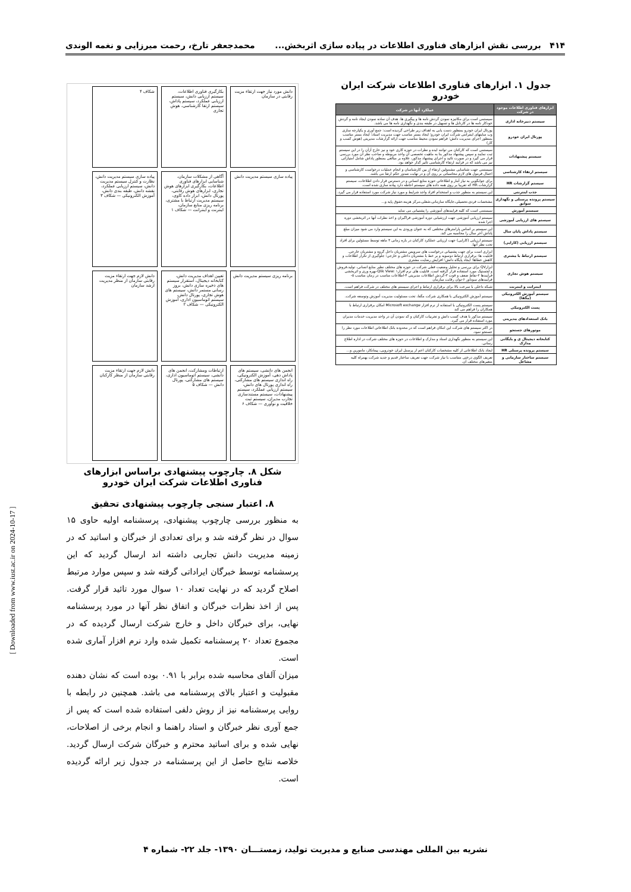۴۱۴ بررسی نقش ابزارهای فناوری اطلاعات در پیاده سازی اثربخش... محمدجعفر تارخ، رحمت میرزایی و نغمه الوندی
جدول ۱. ابزارهای فناوری اطلاعات شرکت ایران خودرو
| ابزارهای فناوری اطلاعات موجود در شرکت | عملکرد آنها در شرکت |
| --- | --- |
| سیستم دبیرخانه اداری | سیستمی است برای مکانیزه نمودن گردش نامه ها و پیگیری ها. هدف آن ساده نمودن ایجاد نامه و گردش خودکار نامه ها در کارتابل ها و تسهیل در طبقه بندی و نگهداری نامه ها می باشد. |
| پورتال ایران خودرو | پورتال ایران خودرو بمنظور دست یابی به اهداف زیر طراحی گردیده است: جمع آوری و یکپارچه سازی وب سایتهای اینترانتی شرکت ایران خودرو؛ ایجاد بستر مناسب جهت مدیریت اسناد؛ ایجاد بستر مناسب بمنظور اجرای مدیریت دانش؛ فراهم نمودن محیط مناسب جهت ارائه گزارشات مدیریتی (هوش کسب و کار) |
| سیستم پیشنهادات | سیستمی است که کارکنان می توانند ایده و نظرات در حوزه کاری خود و نیز خارج آزآن را در این سیستم ثبت نمایند و سپس پیشنهاد مذکور بنا به ماهیت تخصصی آن واحد مربوطه و صاحب نظر آن مورد بررسی قرار می گیرد و در صورت تائید و اجرای پیشنهاد مذکور، علاوه بر مبالغی بمنظور پاداش شامل امتیازاتی نیز می باشد که در فرایند ارتقاء کارشناسی تاثیر گذار خواهد بود. |
| سیستم ارتقاء کارشناسی | سیستمی جهت شناسایی مشمولین ارتقاء از بین کارشناسان و انجام عملیات درخواست کارشناسی و اعمال فرمول های لازم محاسباتی بر روی آن و در نهایت صدور حکم ارتقا می باشد. |
| سیستم گزارشات HR | برای جوابگویی به نیاز آمار و اطلاعاتی حوزه منابع انسانی و در دسترس قرار دادن اطلاعات، سیستم گزارشات HR که تقریبا بر روی همه داده های سیستم احاطه دارد پیاده سازی شده است. |
| جذب اینترنتی | این سیستم به منظور جذب و استخدام افراد واجد شرایط و مورد نیاز شرکت مورد استفاده قرار می گیرد. |
| سیستم پرونده پرسنلی و نگهداری سوابق | مشخصات فردی،تحصیلی،جایگاه سازمانی،شغلی،مرکز هزینه،حقوق پایه و... |
| سیستم آموزش | سیستمی است که کلیه فرایندهای آموزشی را پشتیبانی می نماید |
| سیستم های ارزیابی آموزشی | سیستم ارزیابی آموزشی جهت ارزشیابی دوره آموزشی فراگیران و اخذ نظرات آنها در اثربخشی دوره اجرا شده |
| سیستم پاداش پایان سال | این سیستم بر اساس پارامترهای مختلفی که به عنوان ورودی به این سیستم وارد می شود میزان مبلغ پاداش آخر سال را محاسبه می کند. |
| سیستم ارزیابی (کارایی) | سیستم ارزیابی (کارایی) جهت ارزیابی عملکرد کارکنان در بازه زمانی ۳ ماهه توسط مسئولین برای افراد تحت نظر آنها. |
| سیستم ارتباط با مشتری | ابزاری است برای جهت پشتیبانی درخواست های سرویس مشتریان داخل گروه و مشتریان خارجی. قابلیت ها: برقراری ارتباط دوسویه و بر خط با مشتریان داخلی و خارجی؛ جلوگیری از تکرار اطلاعات و کاهش خطاها؛ ایجاد پایگاه دانش؛ افزایش رضایت مشتری |
| سیستم هوش تجاری | ابزارQV برای بررسی و تحلیل وضعیت فعلی شرکت در حوزه های مختلف نظیر منابع انسانی، تولید،فروش و لجستیک مورد استفاده قرار گرفته است. قابلیت های نرم افزارQlik View: ۱-بهره وری و اثربخشی فرآیندها ۲-نقاط ضعف و قوت ۳-گردش اطلاعات مدیریتی ۴-اطلاعات مناسب در زمان مناسب ۵-فرآیندهای سودآور ۶-توان رقابت سازمان |
| اینترانت و اینترنت | شبکه داخلی با سرعت بالا برای برقراری ارتباط و اجرای سیستم های مختلف در شرکت فراهم است. |
| سیستم آموزش الکترونیکی (مگفا) | سیستم آموزش الکترونیکی با همکاری شرکت مگفا، تحت مسئولیت مدیریت آموزش وتوسعه شرکت. |
| پست الکترونیکی | سیستم پست الکترونیکی با استفاده از نرم افزار Microsoft exchange امکان برقراری ارتباط با همکاران را فراهم می کند |
| بانک استعدادهای مدیریتی | سیستم مذکور با هدف کسب دانش و تجربیات کارکنان و کد نمودن آن در واحد مدیریت خدمات مدیران مورد استفاده قرار می گیرد. |
| موتورهای جستجو | در اکثر سیستم های شرکت این امکان فراهم است که در محدوده بانک اطلاعاتی اطلاعات مورد نظر را جستجو نمود. |
| کتابخانه دیجیتال ی و بایگانی مدارک | این سیستم به منظور نگهداری اسناد و مدارک و اطلاعات در حوزه های مختلف شرکت در اداره اطلاع رسانی. |
| سیستم پرونده پرسنلی HR | ایجاد بانک اطلاعاتی از کلیه مشخصات کارکنان اعم از پرسنل ایران خودرویی، پیمانکار، مامورین و... |
| سیستم ساختار سازمانی و مشاغل | تعریف الگوی درختی متناسب با نیاز شرکت جهت تعریف ساختار قدیم و جدید شرکت بهمراه کلیه متغیرهای مختلف آن. |
دانش مورد نیاز جهت ارتقاء مزیت رقابتی در سازمان
بکارگیری فناوری اطلاعات، سیستم ارزیابی دانش، سیستم ارزیابی عملکرد، سیستم پاداش، سیستم ارتقا کارشناسی، هوش تجاری
شکاف ۴
پیاده سازی سیستم مدیریت دانش
آگاهی از مشکلات سازمان، شناسایی ابزارهای فناوری اطلاعات، بکارگیری ابزارهای هوش تجاری، ابزارهای هوش رقابتی، پورتال دانش، ابزار داده کاوی، سیستم مدیریت ارتباط با مشتری، برنامه ریزی منابع سازمان، اینترنت و اینترانت — شکاف ۱
پیاده سازی سیستم مدیریت دانش، نظارت و کنترل سیستم مدیریت دانش، سیستم ارزیابی عملکرد، نقشه دانش، طبقه بندی دانش، آموزش الکترونیکی — شکاف ۳
برنامه ریزی سیستم مدیریت دانش
تعیین اهداف مدیریت دانش، کتابخانه دیجیتال، استقرار سیستم های ذخیره سازی دانش، بروز رسانی مستمر دانش، سیستم های هوش تجاری، پورتال دانش، سیستم اتوماسیون اداری، آموزش الکترونیکی — شکاف ۲
دانش لازم جهت ارتقاء مزیت رقابتی سازمان از منظر مدیریت ارشد سازمان
انجمن های دانشی، سیستم های پاداش دهی، آموزش الکترونیکی، راه اندازی سیستم های مشارکتی، راه اندازی پورتال های دانش، سیستم ارزیابی عملکرد، سیستم پیشنهادات، سیستم مستندسازی تجارب مدیران، سیستم ثبت خلاقیت و نوآوری — شکاف ۶
ارتباطات ومشارکت، انجمن های دانشی، سیستم اتوماسیون اداری، سیستم های مشارکتی، پورتال دانش — شکاف ۵
دانش لازم جهت ارتقاء مزیت رقابتی سازمان از منظر کارکنان
شکل ۸. چارچوب پیشنهادی براساس ابزارهای فناوری اطلاعات شرکت ایران خودرو
۸. اعتبار سنجی چارچوب پیشنهادی تحقیق
به منظور بررسی چارچوب پیشنهادی، پرسشنامه اولیه حاوی ۱۵ سوال در نظر گرفته شد و برای تعدادی از خبرگان و اساتید که در زمینه مدیریت دانش تجاربی داشته اند ارسال گردید که این پرسشنامه توسط خبرگان ایراداتی گرفته شد و سپس موارد مرتبط اصلاح گردید که در نهایت تعداد ۱۰ سوال مورد تائید قرار گرفت. پس از اخذ نظرات خبرگان و اتفاق نظر آنها در مورد پرسشنامه نهایی، برای خبرگان داخل و خارج شرکت ارسال گردیده که در مجموع تعداد ۲۰ پرسشنامه تکمیل شده وارد نرم افزار آماری شده است.
میزان آلفای محاسبه شده برابر با ۰.۹۱ بوده است که نشان دهنده مقبولیت و اعتبار بالای پرسشنامه می باشد. همچنین در رابطه با روایی پرسشنامه نیز از روش دلفی استفاده شده است که پس از جمع آوری نظر خبرگان و استاد راهنما و انجام برخی از اصلاحات، نهایی شده و برای اساتید محترم و خبرگان شرکت ارسال گردید. خلاصه نتایج حاصل از این پرسشنامه در جدول زیر ارائه گردیده است.
نشریه بین المللی مهندسی صنایع و مدیریت تولید، زمستـــان ۱۳۹۰- جلد ۲۲- شماره ۴
[ Downloaded from www.iust.ac.ir on 2024-10-17 ]